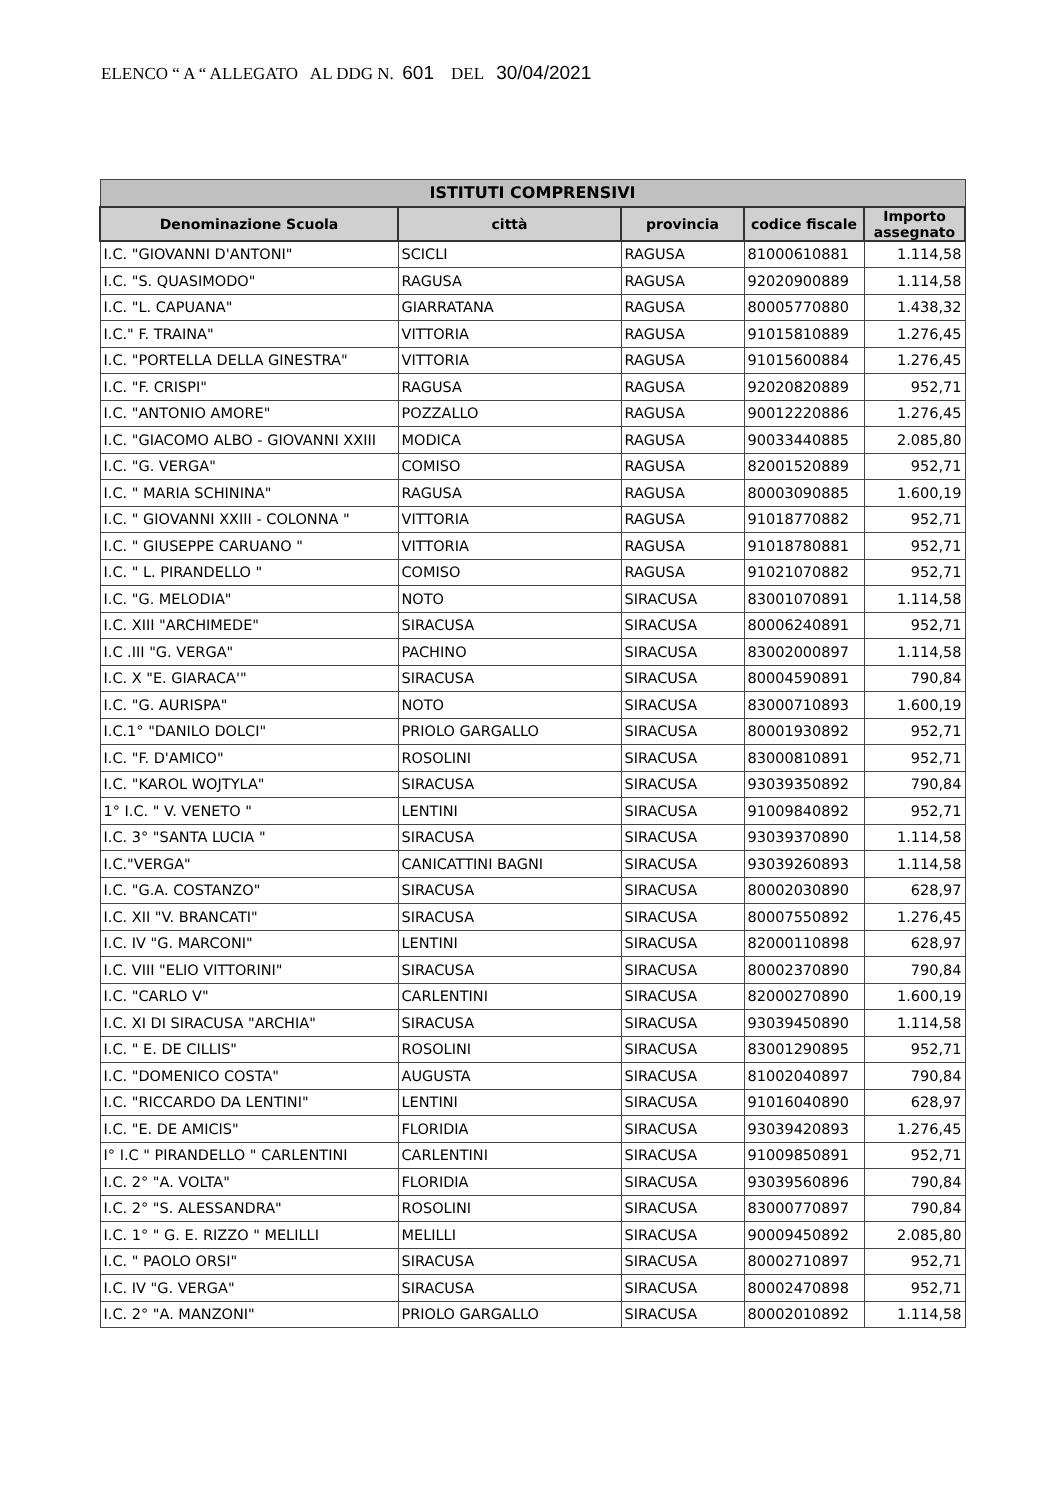ELENCO “ A “ ALLEGATO AL DDG N. 601 DEL 30/04/2021
| ISTITUTI COMPRENSIVI | | | | |
| --- | --- | --- | --- | --- |
| Denominazione Scuola | città | provincia | codice fiscale | Importo assegnato |
| I.C. "GIOVANNI D'ANTONI" | SCICLI | RAGUSA | 81000610881 | 1.114,58 |
| I.C. "S. QUASIMODO" | RAGUSA | RAGUSA | 92020900889 | 1.114,58 |
| I.C. "L. CAPUANA" | GIARRATANA | RAGUSA | 80005770880 | 1.438,32 |
| I.C." F. TRAINA" | VITTORIA | RAGUSA | 91015810889 | 1.276,45 |
| I.C. "PORTELLA DELLA GINESTRA" | VITTORIA | RAGUSA | 91015600884 | 1.276,45 |
| I.C. "F. CRISPI" | RAGUSA | RAGUSA | 92020820889 | 952,71 |
| I.C. "ANTONIO AMORE" | POZZALLO | RAGUSA | 90012220886 | 1.276,45 |
| I.C. "GIACOMO ALBO - GIOVANNI XXIII | MODICA | RAGUSA | 90033440885 | 2.085,80 |
| I.C. "G. VERGA" | COMISO | RAGUSA | 82001520889 | 952,71 |
| I.C. " MARIA SCHININA" | RAGUSA | RAGUSA | 80003090885 | 1.600,19 |
| I.C. " GIOVANNI XXIII - COLONNA " | VITTORIA | RAGUSA | 91018770882 | 952,71 |
| I.C. " GIUSEPPE CARUANO " | VITTORIA | RAGUSA | 91018780881 | 952,71 |
| I.C. " L. PIRANDELLO " | COMISO | RAGUSA | 91021070882 | 952,71 |
| I.C. "G. MELODIA" | NOTO | SIRACUSA | 83001070891 | 1.114,58 |
| I.C. XIII "ARCHIMEDE" | SIRACUSA | SIRACUSA | 80006240891 | 952,71 |
| I.C .III "G. VERGA" | PACHINO | SIRACUSA | 83002000897 | 1.114,58 |
| I.C. X "E. GIARACA'" | SIRACUSA | SIRACUSA | 80004590891 | 790,84 |
| I.C. "G. AURISPA" | NOTO | SIRACUSA | 83000710893 | 1.600,19 |
| I.C.1° "DANILO DOLCI" | PRIOLO GARGALLO | SIRACUSA | 80001930892 | 952,71 |
| I.C. "F. D'AMICO" | ROSOLINI | SIRACUSA | 83000810891 | 952,71 |
| I.C. "KAROL WOJTYLA" | SIRACUSA | SIRACUSA | 93039350892 | 790,84 |
| 1° I.C. " V. VENETO " | LENTINI | SIRACUSA | 91009840892 | 952,71 |
| I.C. 3° "SANTA LUCIA " | SIRACUSA | SIRACUSA | 93039370890 | 1.114,58 |
| I.C."VERGA" | CANICATTINI BAGNI | SIRACUSA | 93039260893 | 1.114,58 |
| I.C. "G.A. COSTANZO" | SIRACUSA | SIRACUSA | 80002030890 | 628,97 |
| I.C. XII "V. BRANCATI" | SIRACUSA | SIRACUSA | 80007550892 | 1.276,45 |
| I.C. IV "G. MARCONI" | LENTINI | SIRACUSA | 82000110898 | 628,97 |
| I.C. VIII "ELIO VITTORINI" | SIRACUSA | SIRACUSA | 80002370890 | 790,84 |
| I.C. "CARLO V" | CARLENTINI | SIRACUSA | 82000270890 | 1.600,19 |
| I.C. XI DI SIRACUSA "ARCHIA" | SIRACUSA | SIRACUSA | 93039450890 | 1.114,58 |
| I.C. " E. DE CILLIS" | ROSOLINI | SIRACUSA | 83001290895 | 952,71 |
| I.C. "DOMENICO COSTA" | AUGUSTA | SIRACUSA | 81002040897 | 790,84 |
| I.C. "RICCARDO DA LENTINI" | LENTINI | SIRACUSA | 91016040890 | 628,97 |
| I.C. "E. DE AMICIS" | FLORIDIA | SIRACUSA | 93039420893 | 1.276,45 |
| I° I.C " PIRANDELLO " CARLENTINI | CARLENTINI | SIRACUSA | 91009850891 | 952,71 |
| I.C. 2° "A. VOLTA" | FLORIDIA | SIRACUSA | 93039560896 | 790,84 |
| I.C. 2° "S. ALESSANDRA" | ROSOLINI | SIRACUSA | 83000770897 | 790,84 |
| I.C. 1° " G. E. RIZZO " MELILLI | MELILLI | SIRACUSA | 90009450892 | 2.085,80 |
| I.C. " PAOLO ORSI" | SIRACUSA | SIRACUSA | 80002710897 | 952,71 |
| I.C. IV "G. VERGA" | SIRACUSA | SIRACUSA | 80002470898 | 952,71 |
| I.C. 2° "A. MANZONI" | PRIOLO GARGALLO | SIRACUSA | 80002010892 | 1.114,58 |